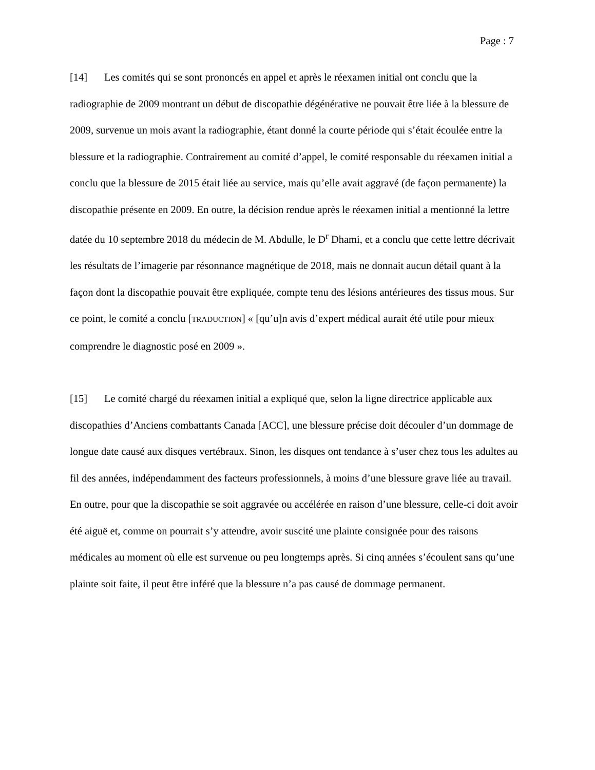Page : 7
[14] Les comités qui se sont prononcés en appel et après le réexamen initial ont conclu que la radiographie de 2009 montrant un début de discopathie dégénérative ne pouvait être liée à la blessure de 2009, survenue un mois avant la radiographie, étant donné la courte période qui s’était écoulée entre la blessure et la radiographie. Contrairement au comité d’appel, le comité responsable du réexamen initial a conclu que la blessure de 2015 était liée au service, mais qu’elle avait aggravé (de façon permanente) la discopathie présente en 2009. En outre, la décision rendue après le réexamen initial a mentionné la lettre datée du 10 septembre 2018 du médecin de M. Abdulle, le D<sup>r</sup> Dhami, et a conclu que cette lettre décrivait les résultats de l’imagerie par résonnance magnétique de 2018, mais ne donnait aucun détail quant à la façon dont la discopathie pouvait être expliquée, compte tenu des lésions antérieures des tissus mous. Sur ce point, le comité a conclu [TRADUCTION] « [qu’u]n avis d’expert médical aurait été utile pour mieux comprendre le diagnostic posé en 2009 ».
[15] Le comité chargé du réexamen initial a expliqué que, selon la ligne directrice applicable aux discopathies d’Anciens combattants Canada [ACC], une blessure précise doit découler d’un dommage de longue date causé aux disques vertébraux. Sinon, les disques ont tendance à s’user chez tous les adultes au fil des années, indépendamment des facteurs professionnels, à moins d’une blessure grave liée au travail. En outre, pour que la discopathie se soit aggravée ou accélérée en raison d’une blessure, celle-ci doit avoir été aiguë et, comme on pourrait s’y attendre, avoir suscité une plainte consignée pour des raisons médicales au moment où elle est survenue ou peu longtemps après. Si cinq années s’écoulent sans qu’une plainte soit faite, il peut être inféré que la blessure n’a pas causé de dommage permanent.